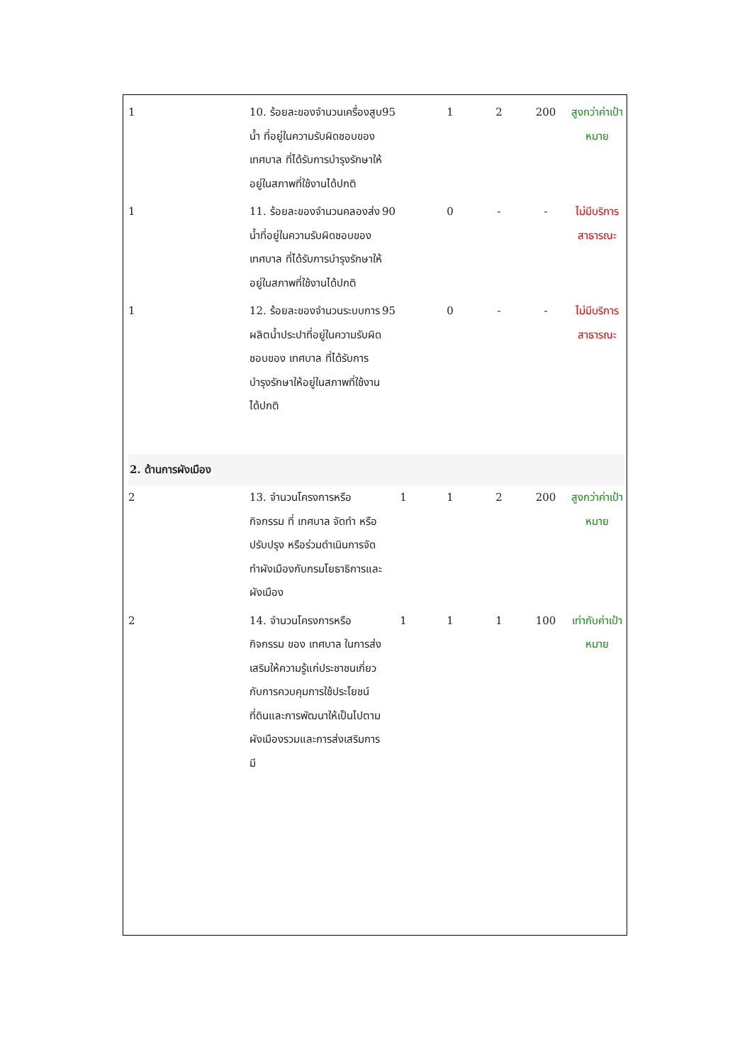| 1 | 10. ร้อยละของจำนวนเครื่องสูบน้ำ ที่อยู่ในความรับผิดชอบของ เทศบาล ที่ได้รับการบำรุงรักษาให้อยู่ในสภาพที่ใช้งานได้ปกติ | 95 | 1 | 2 | 200 | สูงกว่าค่าเป้าหมาย |
| 1 | 11. ร้อยละของจำนวนคลองส่งน้ำที่อยู่ในความรับผิดชอบของ เทศบาล ที่ได้รับการบำรุงรักษาให้อยู่ในสภาพที่ใช้งานได้ปกติ | 90 | 0 | - | - | ไม่มีบริการสาธารณะ |
| 1 | 12. ร้อยละของจำนวนระบบการผลิตน้ำประปาที่อยู่ในความรับผิดชอบของ เทศบาล ที่ได้รับการบำรุงรักษาให้อยู่ในสภาพที่ใช้งานได้ปกติ | 95 | 0 | - | - | ไม่มีบริการสาธารณะ |
| 2. ด้านการผังเมือง | | | | | | |
| 2 | 13. จำนวนโครงการหรือกิจกรรม ที่ เทศบาล จัดทำ หรือปรับปรุง หรือร่วมดำเนินการจัดทำผังเมืองกับกรมโยธาธิการและผังเมือง | 1 | 1 | 2 | 200 | สูงกว่าค่าเป้าหมาย |
| 2 | 14. จำนวนโครงการหรือกิจกรรม ของ เทศบาล ในการส่งเสริมให้ความรู้แก่ประชาชนเกี่ยวกับการควบคุมการใช้ประโยชน์ที่ดินและการพัฒนาให้เป็นไปตามผังเมืองรวมและการส่งเสริมการมี | 1 | 1 | 1 | 100 | เท่ากับค่าเป้าหมาย |